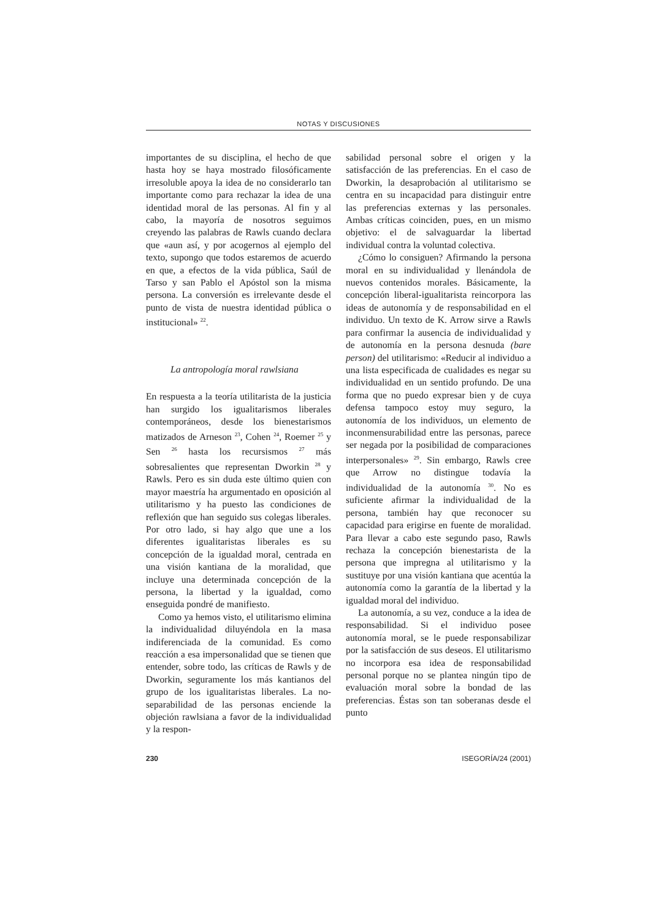NOTAS Y DISCUSIONES
importantes de su disciplina, el hecho de que hasta hoy se haya mostrado filosóficamente irresoluble apoya la idea de no considerarlo tan importante como para rechazar la idea de una identidad moral de las personas. Al fin y al cabo, la mayoría de nosotros seguimos creyendo las palabras de Rawls cuando declara que «aun así, y por acogernos al ejemplo del texto, supongo que todos estaremos de acuerdo en que, a efectos de la vida pública, Saúl de Tarso y san Pablo el Apóstol son la misma persona. La conversión es irrelevante desde el punto de vista de nuestra identidad pública o institucional» <sup>22</sup>.
La antropología moral rawlsiana
En respuesta a la teoría utilitarista de la justicia han surgido los igualitarismos liberales contemporáneos, desde los bienestarismos matizados de Arneson <sup>23</sup>, Cohen <sup>24</sup>, Roemer <sup>25</sup> y Sen <sup>26</sup> hasta los recursismos <sup>27</sup> más sobresalientes que representan Dworkin <sup>28</sup> y Rawls. Pero es sin duda este último quien con mayor maestría ha argumentado en oposición al utilitarismo y ha puesto las condiciones de reflexión que han seguido sus colegas liberales. Por otro lado, si hay algo que une a los diferentes igualitaristas liberales es su concepción de la igualdad moral, centrada en una visión kantiana de la moralidad, que incluye una determinada concepción de la persona, la libertad y la igualdad, como enseguida pondré de manifiesto.
Como ya hemos visto, el utilitarismo elimina la individualidad diluyéndola en la masa indiferenciada de la comunidad. Es como reacción a esa impersonalidad que se tienen que entender, sobre todo, las críticas de Rawls y de Dworkin, seguramente los más kantianos del grupo de los igualitaristas liberales. La no-separabilidad de las personas enciende la objeción rawlsiana a favor de la individualidad y la respon-
sabilidad personal sobre el origen y la satisfacción de las preferencias. En el caso de Dworkin, la desaprobación al utilitarismo se centra en su incapacidad para distinguir entre las preferencias externas y las personales. Ambas críticas coinciden, pues, en un mismo objetivo: el de salvaguardar la libertad individual contra la voluntad colectiva.
¿Cómo lo consiguen? Afirmando la persona moral en su individualidad y llenándola de nuevos contenidos morales. Básicamente, la concepción liberal-igualitarista reincorpora las ideas de autonomía y de responsabilidad en el individuo. Un texto de K. Arrow sirve a Rawls para confirmar la ausencia de individualidad y de autonomía en la persona desnuda (bare person) del utilitarismo: «Reducir al individuo a una lista especificada de cualidades es negar su individualidad en un sentido profundo. De una forma que no puedo expresar bien y de cuya defensa tampoco estoy muy seguro, la autonomía de los individuos, un elemento de inconmensurabilidad entre las personas, parece ser negada por la posibilidad de comparaciones interpersonales» <sup>29</sup>. Sin embargo, Rawls cree que Arrow no distingue todavía la individualidad de la autonomía <sup>30</sup>. No es suficiente afirmar la individualidad de la persona, también hay que reconocer su capacidad para erigirse en fuente de moralidad. Para llevar a cabo este segundo paso, Rawls rechaza la concepción bienestarista de la persona que impregna al utilitarismo y la sustituye por una visión kantiana que acentúa la autonomía como la garantía de la libertad y la igualdad moral del individuo.
La autonomía, a su vez, conduce a la idea de responsabilidad. Si el individuo posee autonomía moral, se le puede responsabilizar por la satisfacción de sus deseos. El utilitarismo no incorpora esa idea de responsabilidad personal porque no se plantea ningún tipo de evaluación moral sobre la bondad de las preferencias. Éstas son tan soberanas desde el punto
230 ISEGORÍA/24 (2001)